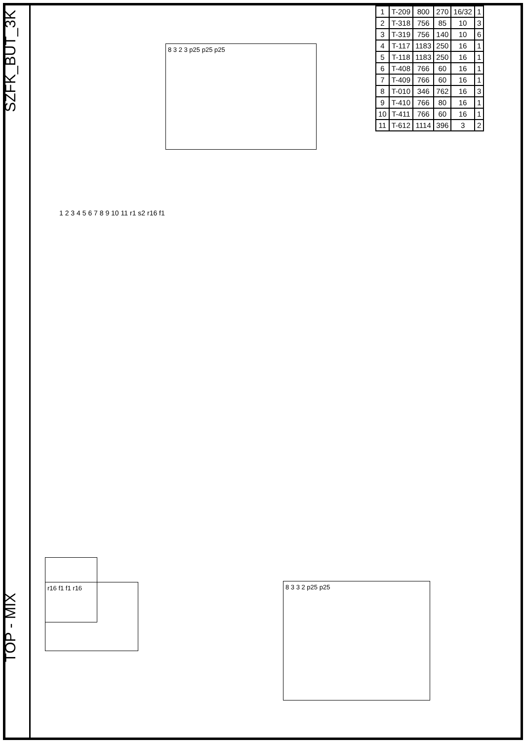SZFK_BUT_3K
TOP - MIX
| 1 | T-209 | 800 | 270 | 16/32 | 1 |
| 2 | T-318 | 756 | 85 | 10 | 3 |
| 3 | T-319 | 756 | 140 | 10 | 6 |
| 4 | T-117 | 1183 | 250 | 16 | 1 |
| 5 | T-118 | 1183 | 250 | 16 | 1 |
| 6 | T-408 | 766 | 60 | 16 | 1 |
| 7 | T-409 | 766 | 60 | 16 | 1 |
| 8 | T-010 | 346 | 762 | 16 | 3 |
| 9 | T-410 | 766 | 80 | 16 | 1 |
| 10 | T-411 | 766 | 60 | 16 | 1 |
| 11 | T-612 | 1114 | 396 | 3 | 2 |
8 3 2 3 p25 p25 p25
r16 f1 f1 r16 8 3 3 2 p25 p25
1 2 3 4 5 6 7 8 9 10 11 r1 s2 r16 f1